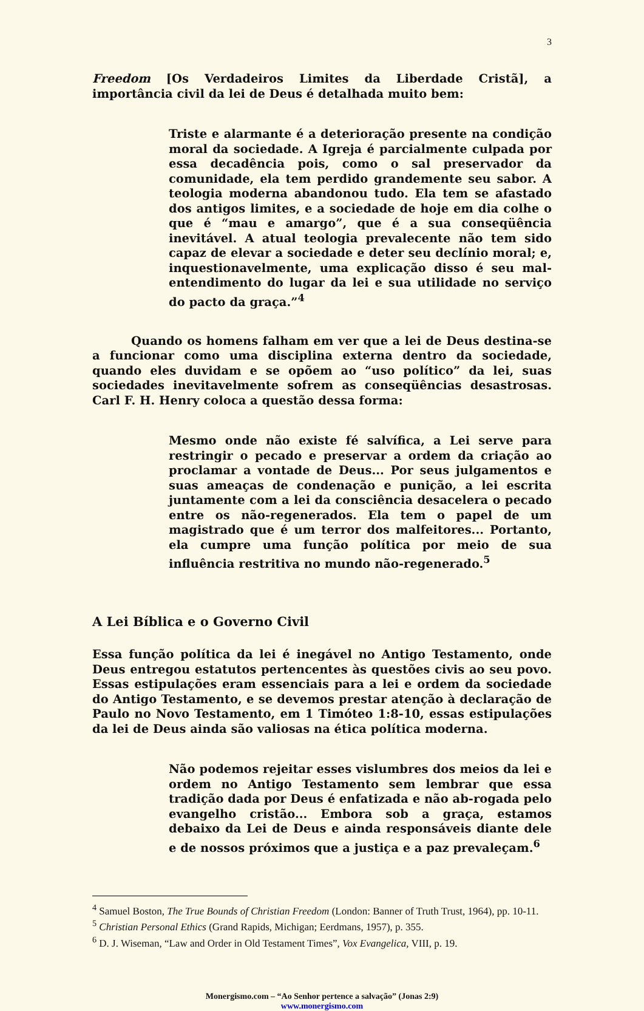3
Freedom [Os Verdadeiros Limites da Liberdade Cristã], a importância civil da lei de Deus é detalhada muito bem:
Triste e alarmante é a deterioração presente na condição moral da sociedade. A Igreja é parcialmente culpada por essa decadência pois, como o sal preservador da comunidade, ela tem perdido grandemente seu sabor. A teologia moderna abandonou tudo. Ela tem se afastado dos antigos limites, e a sociedade de hoje em dia colhe o que é “mau e amargo”, que é a sua conseqüência inevitável. A atual teologia prevalecente não tem sido capaz de elevar a sociedade e deter seu declínio moral; e, inquestionavelmente, uma explicação disso é seu mal-entendimento do lugar da lei e sua utilidade no serviço do pacto da graça.”<sup>4</sup>
Quando os homens falham em ver que a lei de Deus destina-se a funcionar como uma disciplina externa dentro da sociedade, quando eles duvidam e se opõem ao “uso político” da lei, suas sociedades inevitavelmente sofrem as conseqüências desastrosas. Carl F. H. Henry coloca a questão dessa forma:
Mesmo onde não existe fé salvífica, a Lei serve para restringir o pecado e preservar a ordem da criação ao proclamar a vontade de Deus... Por seus julgamentos e suas ameaças de condenação e punição, a lei escrita juntamente com a lei da consciência desacelera o pecado entre os não-regenerados. Ela tem o papel de um magistrado que é um terror dos malfeitores... Portanto, ela cumpre uma função política por meio de sua influência restritiva no mundo não-regenerado.<sup>5</sup>
A Lei Bíblica e o Governo Civil
Essa função política da lei é inegável no Antigo Testamento, onde Deus entregou estatutos pertencentes às questões civis ao seu povo. Essas estipulações eram essenciais para a lei e ordem da sociedade do Antigo Testamento, e se devemos prestar atenção à declaração de Paulo no Novo Testamento, em 1 Timóteo 1:8-10, essas estipulações da lei de Deus ainda são valiosas na ética política moderna.
Não podemos rejeitar esses vislumbres dos meios da lei e ordem no Antigo Testamento sem lembrar que essa tradição dada por Deus é enfatizada e não ab-rogada pelo evangelho cristão... Embora sob a graça, estamos debaixo da Lei de Deus e ainda responsáveis diante dele e de nossos próximos que a justiça e a paz prevaleçam.<sup>6</sup>
<sup>4</sup> Samuel Boston, The True Bounds of Christian Freedom (London: Banner of Truth Trust, 1964), pp. 10-11.
<sup>5</sup> Christian Personal Ethics (Grand Rapids, Michigan; Eerdmans, 1957), p. 355.
<sup>6</sup> D. J. Wiseman, “Law and Order in Old Testament Times”, Vox Evangelica, VIII, p. 19.
Monergismo.com – “Ao Senhor pertence a salvação” (Jonas 2:9)
www.monergismo.com